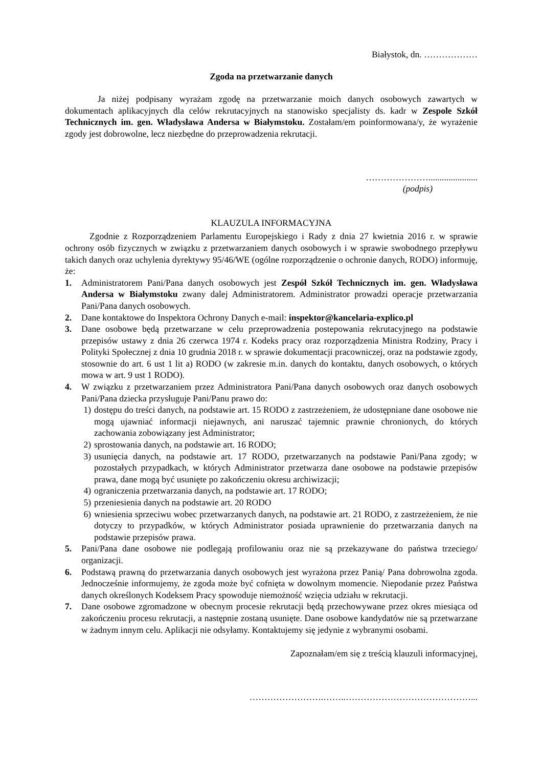Białystok, dn. ………………
Zgoda na przetwarzanie danych
Ja niżej podpisany wyrażam zgodę na przetwarzanie moich danych osobowych zawartych w dokumentach aplikacyjnych dla celów rekrutacyjnych na stanowisko specjalisty ds. kadr w Zespole Szkół Technicznych im. gen. Władysława Andersa w Białymstoku. Zostałam/em poinformowana/y, że wyrażenie zgody jest dobrowolne, lecz niezbędne do przeprowadzenia rekrutacji.
…………………......................
(podpis)
KLAUZULA INFORMACYJNA
Zgodnie z Rozporządzeniem Parlamentu Europejskiego i Rady z dnia 27 kwietnia 2016 r. w sprawie ochrony osób fizycznych w związku z przetwarzaniem danych osobowych i w sprawie swobodnego przepływu takich danych oraz uchylenia dyrektywy 95/46/WE (ogólne rozporządzenie o ochronie danych, RODO) informuję, że:
1. Administratorem Pani/Pana danych osobowych jest Zespół Szkół Technicznych im. gen. Władysława Andersa w Białymstoku zwany dalej Administratorem. Administrator prowadzi operacje przetwarzania Pani/Pana danych osobowych.
2. Dane kontaktowe do Inspektora Ochrony Danych e-mail: inspektor@kancelaria-explico.pl
3. Dane osobowe będą przetwarzane w celu przeprowadzenia postepowania rekrutacyjnego na podstawie przepisów ustawy z dnia 26 czerwca 1974 r. Kodeks pracy oraz rozporządzenia Ministra Rodziny, Pracy i Polityki Społecznej z dnia 10 grudnia 2018 r. w sprawie dokumentacji pracowniczej, oraz na podstawie zgody, stosownie do art. 6 ust 1 lit a) RODO (w zakresie m.in. danych do kontaktu, danych osobowych, o których mowa w art. 9 ust 1 RODO).
4. W związku z przetwarzaniem przez Administratora Pani/Pana danych osobowych oraz danych osobowych Pani/Pana dziecka przysługuje Pani/Panu prawo do:
1) dostępu do treści danych, na podstawie art. 15 RODO z zastrzeżeniem, że udostępniane dane osobowe nie mogą ujawniać informacji niejawnych, ani naruszać tajemnic prawnie chronionych, do których zachowania zobowiązany jest Administrator;
2) sprostowania danych, na podstawie art. 16 RODO;
3) usunięcia danych, na podstawie art. 17 RODO, przetwarzanych na podstawie Pani/Pana zgody; w pozostałych przypadkach, w których Administrator przetwarza dane osobowe na podstawie przepisów prawa, dane mogą być usunięte po zakończeniu okresu archiwizacji;
4) ograniczenia przetwarzania danych, na podstawie art. 17 RODO;
5) przeniesienia danych na podstawie art. 20 RODO
6) wniesienia sprzeciwu wobec przetwarzanych danych, na podstawie art. 21 RODO, z zastrzeżeniem, że nie dotyczy to przypadków, w których Administrator posiada uprawnienie do przetwarzania danych na podstawie przepisów prawa.
5. Pani/Pana dane osobowe nie podlegają profilowaniu oraz nie są przekazywane do państwa trzeciego/ organizacji.
6. Podstawą prawną do przetwarzania danych osobowych jest wyrażona przez Panią/ Pana dobrowolna zgoda. Jednocześnie informujemy, że zgoda może być cofnięta w dowolnym momencie. Niepodanie przez Państwa danych określonych Kodeksem Pracy spowoduje niemożność wzięcia udziału w rekrutacji.
7. Dane osobowe zgromadzone w obecnym procesie rekrutacji będą przechowywane przez okres miesiąca od zakończeniu procesu rekrutacji, a następnie zostaną usunięte. Dane osobowe kandydatów nie są przetwarzane w żadnym innym celu. Aplikacji nie odsyłamy. Kontaktujemy się jedynie z wybranymi osobami.
Zapoznałam/em się z treścią klauzuli informacyjnej,
…………………….……..……………………………………...